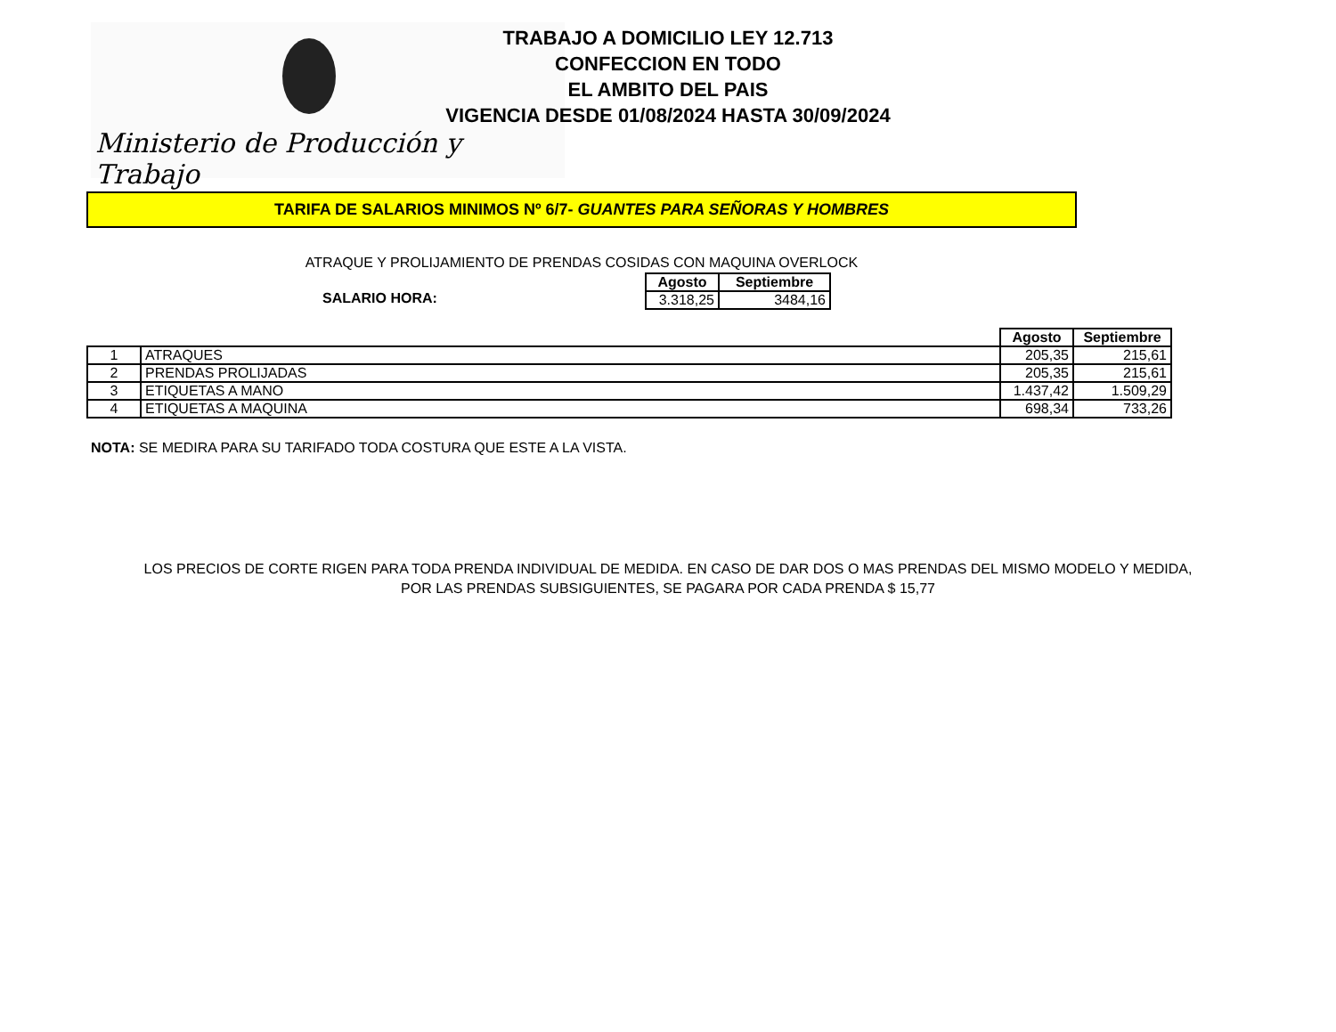Ministerio de Producción y Trabajo
TRABAJO A DOMICILIO LEY 12.713
CONFECCION EN TODO
EL AMBITO DEL PAIS
VIGENCIA DESDE 01/08/2024 HASTA 30/09/2024
TARIFA DE SALARIOS MINIMOS Nº 6/7- GUANTES PARA SEÑORAS Y HOMBRES
ATRAQUE Y PROLIJAMIENTO DE PRENDAS COSIDAS CON MAQUINA OVERLOCK
SALARIO HORA:
| Agosto | Septiembre |
| --- | --- |
| 3.318,25 | 3484,16 |
| | | Agosto | Septiembre |
| --- | --- | --- | --- |
| 1 | ATRAQUES | 205,35 | 215,61 |
| 2 | PRENDAS PROLIJADAS | 205,35 | 215,61 |
| 3 | ETIQUETAS A MANO | 1.437,42 | 1.509,29 |
| 4 | ETIQUETAS A MAQUINA | 698,34 | 733,26 |
NOTA: SE MEDIRA PARA SU TARIFADO TODA COSTURA QUE ESTE A LA VISTA.
LOS PRECIOS DE CORTE RIGEN PARA TODA PRENDA INDIVIDUAL DE MEDIDA. EN CASO DE DAR DOS O MAS PRENDAS DEL MISMO MODELO Y MEDIDA,
POR LAS PRENDAS SUBSIGUIENTES, SE PAGARA POR CADA PRENDA $ 15,77